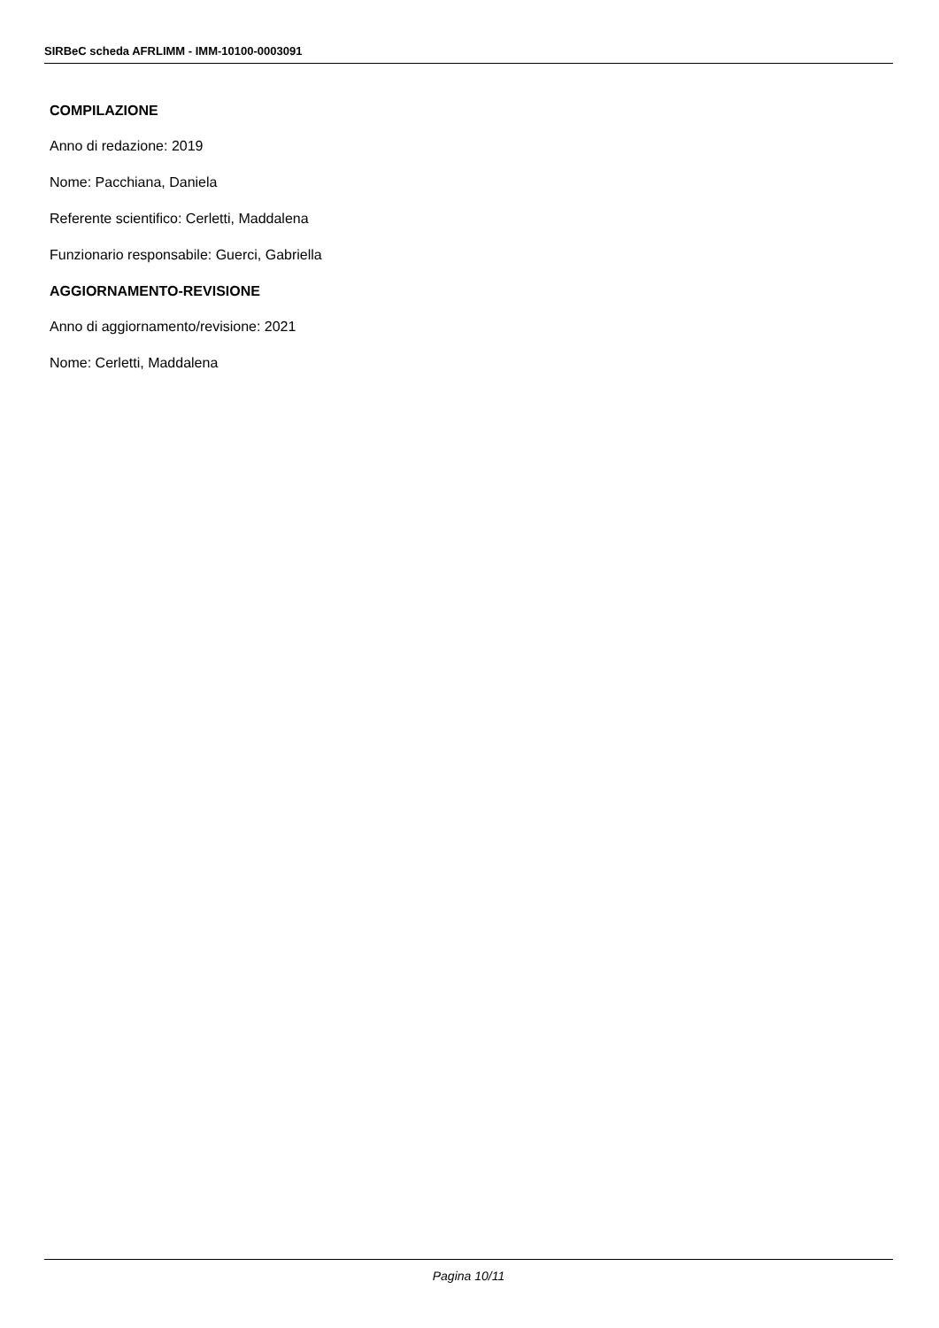SIRBeC scheda AFRLIMM - IMM-10100-0003091
COMPILAZIONE
Anno di redazione: 2019
Nome: Pacchiana, Daniela
Referente scientifico: Cerletti, Maddalena
Funzionario responsabile: Guerci, Gabriella
AGGIORNAMENTO-REVISIONE
Anno di aggiornamento/revisione: 2021
Nome: Cerletti, Maddalena
Pagina 10/11